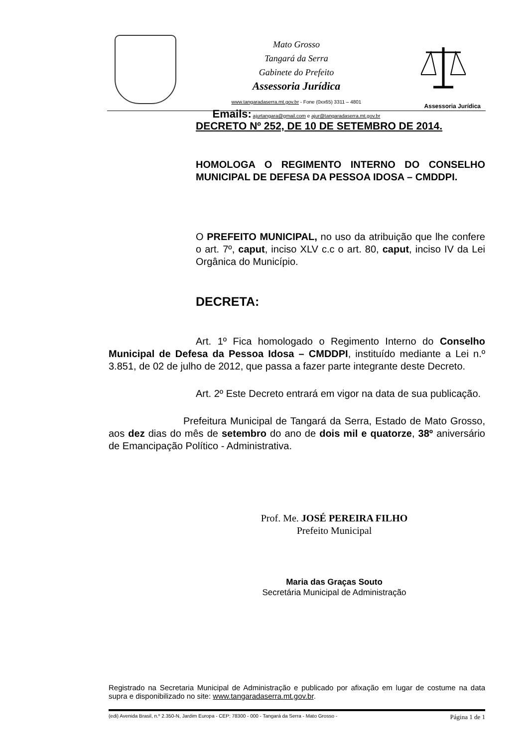Mato Grosso
Tangará da Serra
Gabinete do Prefeito
Assessoria Jurídica
www.tangaradaserra.mt.gov.br - Fone (0xx65) 3311 – 4801
Emails: ajurtangara@gmail.com e ajur@tangaradaserra.mt.gov.br
Assessoria Jurídica
DECRETO Nº 252, DE 10 DE SETEMBRO DE 2014.
HOMOLOGA O REGIMENTO INTERNO DO CONSELHO MUNICIPAL DE DEFESA DA PESSOA IDOSA – CMDDPI.
O PREFEITO MUNICIPAL, no uso da atribuição que lhe confere o art. 7º, caput, inciso XLV c.c o art. 80, caput, inciso IV da Lei Orgânica do Município.
DECRETA:
Art. 1º Fica homologado o Regimento Interno do Conselho Municipal de Defesa da Pessoa Idosa – CMDDPI, instituído mediante a Lei n.º 3.851, de 02 de julho de 2012, que passa a fazer parte integrante deste Decreto.
Art. 2º Este Decreto entrará em vigor na data de sua publicação.
Prefeitura Municipal de Tangará da Serra, Estado de Mato Grosso, aos dez dias do mês de setembro do ano de dois mil e quatorze, 38º aniversário de Emancipação Político - Administrativa.
Prof. Me. JOSÉ PEREIRA FILHO
Prefeito Municipal
Maria das Graças Souto
Secretária Municipal de Administração
Registrado na Secretaria Municipal de Administração e publicado por afixação em lugar de costume na data supra e disponibilizado no site: www.tangaradaserra.mt.gov.br.
(edi) Avenida Brasil, n.º 2.350-N, Jardim Europa - CEP: 78300 - 000 - Tangará da Serra - Mato Grosso - Página 1 de 1